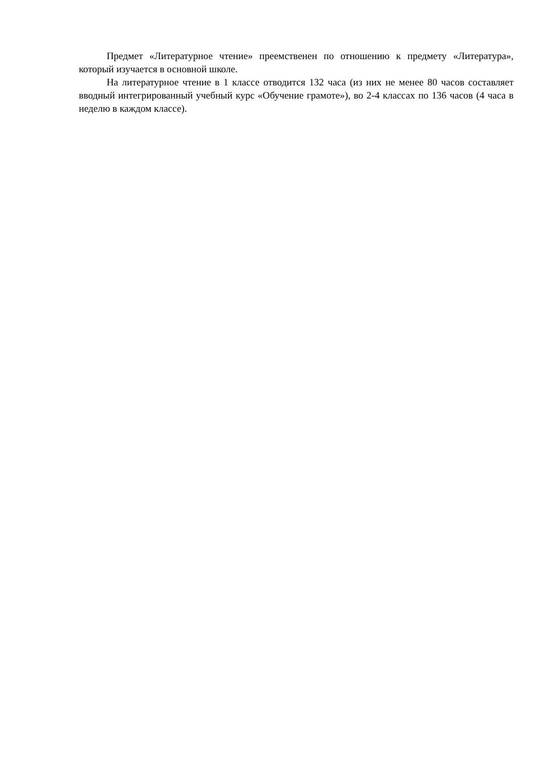Предмет «Литературное чтение» преемственен по отношению к предмету «Литература», который изучается в основной школе.
На литературное чтение в 1 классе отводится 132 часа (из них не менее 80 часов составляет вводный интегрированный учебный курс «Обучение грамоте»), во 2-4 классах по 136 часов (4 часа в неделю в каждом классе).